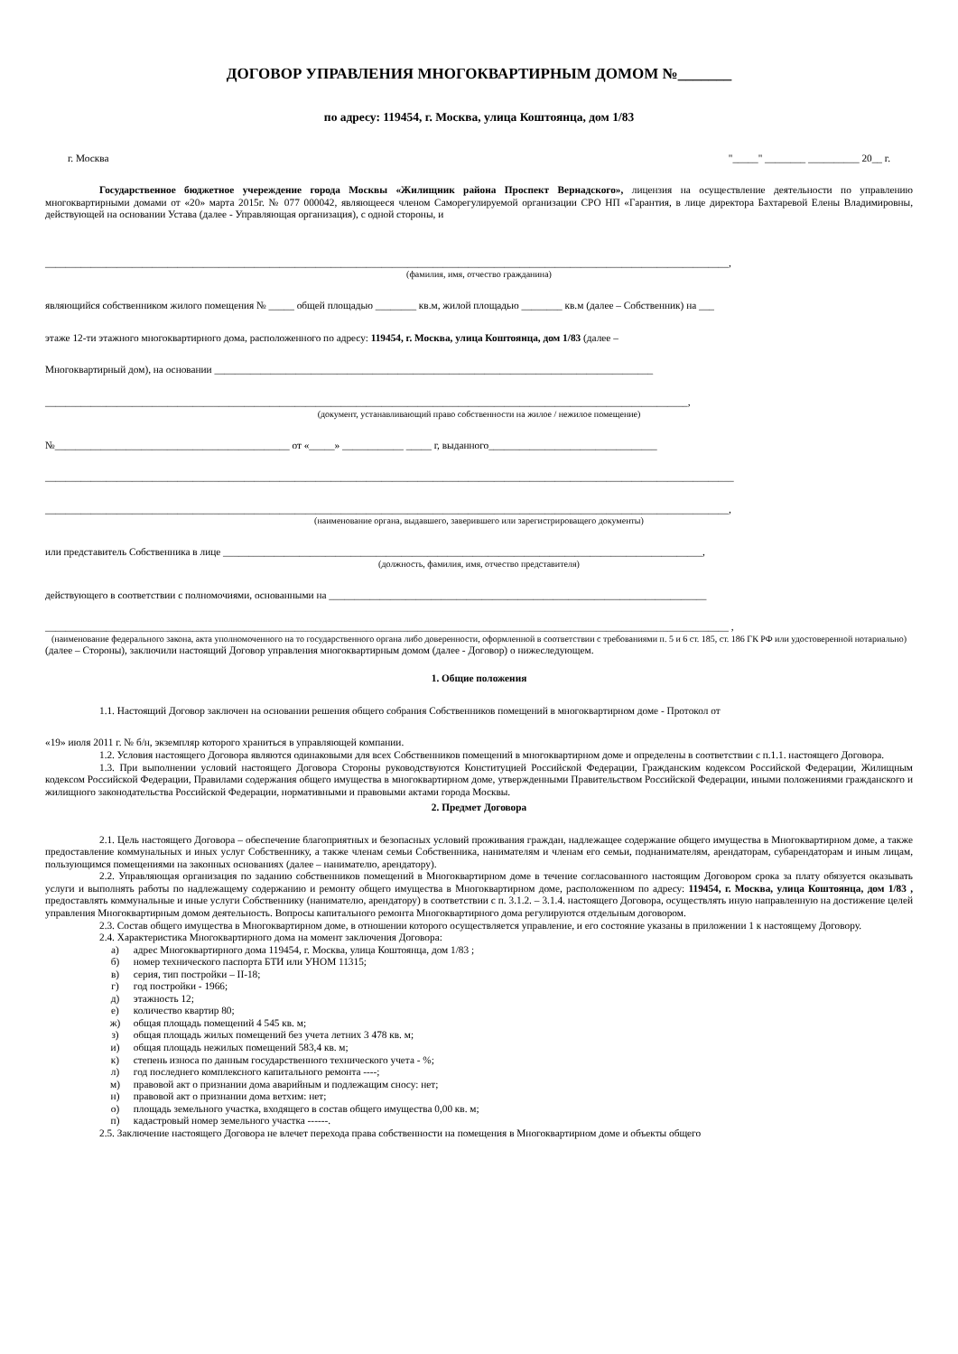ДОГОВОР УПРАВЛЕНИЯ МНОГОКВАРТИРНЫМ ДОМОМ №_______
по адресу: 119454, г. Москва, улица Коштоянца, дом 1/83
г. Москва "_____" ________ __________ 20__ г.
Государственное бюджетное учереждение города Москвы «Жилищник района Проспект Вернадского», лицензия на осуществление деятельности по управлению многоквартирными домами от «20» марта 2015г. № 077 000042, являющееся членом Саморегулируемой организации СРО НП «Гарантия, в лице директора Бахтаревой Елены Владимировны, действующей на основании Устава (далее - Управляющая организация), с одной стороны, и
______________________________________________________________________________________________________________________________________,
(фамилия, имя, отчество гражданина)
являющийся собственником жилого помещения № _____ общей площадью ________ кв.м, жилой площадью ________ кв.м (далее – Собственник) на ___
этаже 12-ти этажного многоквартирного дома, расположенного по адресу: 119454, г. Москва, улица Коштоянца, дом 1/83 (далее –
Многоквартирный дом), на основании ______________________________________________________________________________________
______________________________________________________________________________________________________________________________,
(документ, устанавливающий право собственности на жилое / нежилое помещение)
№______________________________________________ от «_____» ____________ _____ г, выданного_________________________________
_______________________________________________________________________________________________________________________________________
______________________________________________________________________________________________________________________________________,
(наименование органа, выдавшего, заверившего или зарегистрироващего документы)
или представитель Собственника в лице ______________________________________________________________________________________________,
(должность, фамилия, имя, отчество представителя)
действующего в соответствии с полномочиями, основанными на __________________________________________________________________________
______________________________________________________________________________________________________________________________________ ,
(наименование федерального закона, акта уполномоченного на то государственного органа либо доверенности, оформленной в соответствии с требованиями п. 5 и 6 ст. 185, ст. 186 ГК РФ или удостоверенной нотариально)
(далее – Стороны), заключили настоящий Договор управления многоквартирным домом (далее - Договор) о нижеследующем.
1. Общие положения
1.1. Настоящий Договор заключен на основании решения общего собрания Собственников помещений в многоквартирном доме - Протокол от
«19» июля 2011 г. № б/н, экземпляр которого храниться в управляющей компании.
1.2. Условия настоящего Договора являются одинаковыми для всех Собственников помещений в многоквартирном доме и определены в соответствии с п.1.1. настоящего Договора.
1.3. При выполнении условий настоящего Договора Стороны руководствуются Конституцией Российской Федерации, Гражданским кодексом Российской Федерации, Жилищным кодексом Российской Федерации, Правилами содержания общего имущества в многоквартирном доме, утвержденными Правительством Российской Федерации, иными положениями гражданского и жилищного законодательства Российской Федерации, нормативными и правовыми актами города Москвы.
2. Предмет Договора
2.1. Цель настоящего Договора – обеспечение благоприятных и безопасных условий проживания граждан, надлежащее содержание общего имущества в Многоквартирном доме, а также предоставление коммунальных и иных услуг Собственнику, а также членам семьи Собственника, нанимателям и членам его семьи, поднанимателям, арендаторам, субарендаторам и иным лицам, пользующимся помещениями на законных основаниях (далее – нанимателю, арендатору).
2.2. Управляющая организация по заданию собственников помещений в Многоквартирном доме в течение согласованного настоящим Договором срока за плату обязуется оказывать услуги и выполнять работы по надлежащему содержанию и ремонту общего имущества в Многоквартирном доме, расположенном по адресу: 119454, г. Москва, улица Коштоянца, дом 1/83 , предоставлять коммунальные и иные услуги Собственнику (нанимателю, арендатору) в соответствии с п. 3.1.2. – 3.1.4. настоящего Договора, осуществлять иную направленную на достижение целей управления Многоквартирным домом деятельность. Вопросы капитального ремонта Многоквартирного дома регулируются отдельным договором.
2.3. Состав общего имущества в Многоквартирном доме, в отношении которого осуществляется управление, и его состояние указаны в приложении 1 к настоящему Договору.
2.4. Характеристика Многоквартирного дома на момент заключения Договора:
а) адрес Многоквартирного дома 119454, г. Москва, улица Коштоянца, дом 1/83 ;
б) номер технического паспорта БТИ или УНОМ 11315;
в) серия, тип постройки – II-18;
г) год постройки - 1966;
д) этажность 12;
е) количество квартир 80;
ж) общая площадь помещений 4 545 кв. м;
з) общая площадь жилых помещений без учета летних 3 478 кв. м;
и) общая площадь нежилых помещений 583,4 кв. м;
к) степень износа по данным государственного технического учета - %;
л) год последнего комплексного капитального ремонта ----;
м) правовой акт о признании дома аварийным и подлежащим сносу: нет;
н) правовой акт о признании дома ветхим: нет;
о) площадь земельного участка, входящего в состав общего имущества 0,00 кв. м;
п) кадастровый номер земельного участка ------.
2.5. Заключение настоящего Договора не влечет перехода права собственности на помещения в Многоквартирном доме и объекты общего